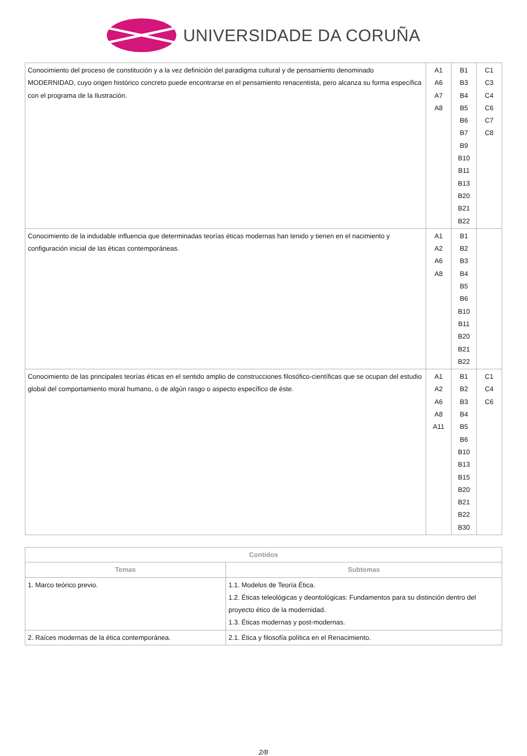UNIVERSIDADE DA CORUÑA
| Conocimiento del proceso de constitución y a la vez definición del paradigma cultural y de pensamiento denominado MODERNIDAD, cuyo origen histórico concreto puede encontrarse en el pensamiento renacentista, pero alcanza su forma específica con el programa de la Ilustración. | A1 A6 A7 A8 | B1 B3 B4 B5 B6 B7 B9 B10 B11 B13 B20 B21 B22 | C1 C3 C4 C6 C7 C8 |
| Conocimiento de la indudable influencia que determinadas teorías éticas modernas han tenido y tienen en el nacimiento y configuración inicial de las éticas contemporáneas. | A1 A2 A6 A8 | B1 B2 B3 B4 B5 B6 B10 B11 B20 B21 B22 | |
| Conocimiento de las principales teorías éticas en el sentido amplio de construcciones filosófico-científicas que se ocupan del estudio global del comportamiento moral humano, o de algún rasgo o aspecto específico de éste. | A1 A2 A6 A8 A11 | B1 B2 B3 B4 B5 B6 B10 B13 B15 B20 B21 B22 B30 | C1 C4 C6 |
| Contidos | |
| --- | --- |
| Temas | Subtemas |
| 1. Marco teórico previo. | 1.1. Modelos de Teoría Ética. 1.2. Éticas teleológicas y deontológicas: Fundamentos para su distinción dentro del proyecto ético de la modernidad. 1.3. Éticas modernas y post-modernas. |
| 2. Raíces modernas de la ética contemporánea. | 2.1. Ética y filosofía política en el Renacimiento. |
2/8